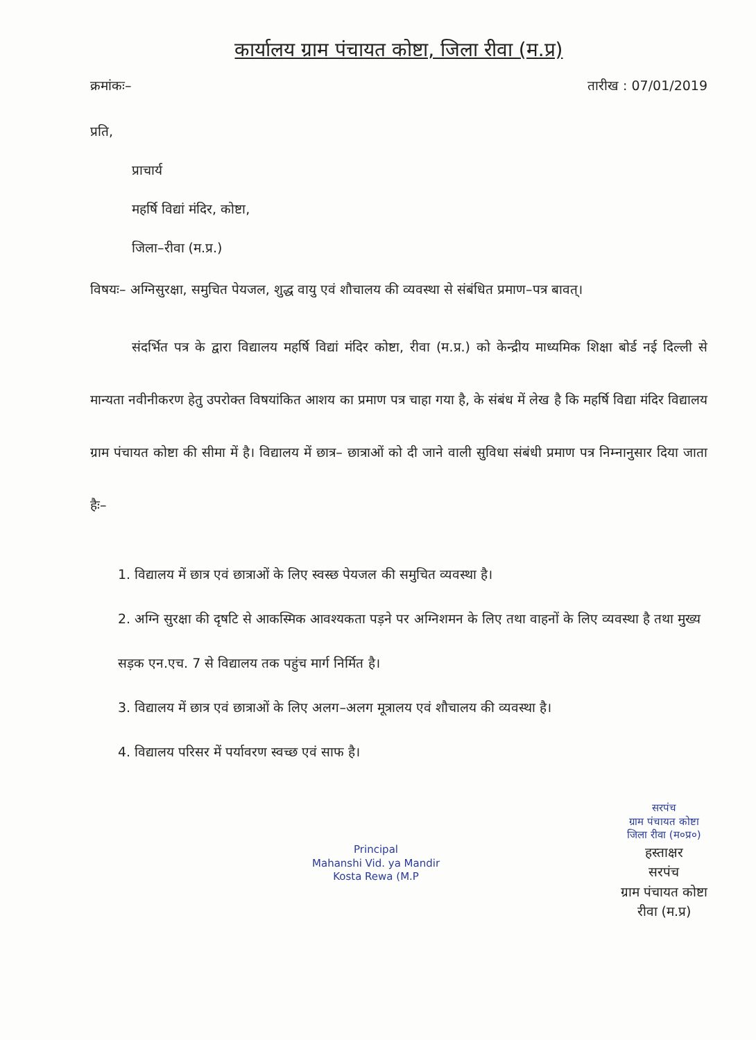कार्यालय ग्राम पंचायत कोष्टा, जिला रीवा (म.प्र)
क्रमांकः– तारीख : 07/01/2019
प्रति,
प्राचार्य
महर्षि विद्यां मंदिर, कोष्टा,
जिला–रीवा (म.प्र.)
विषयः– अग्निसुरक्षा, समुचित पेयजल, शुद्ध वायु एवं शौचालय की व्यवस्था से संबंधित प्रमाण–पत्र बावत्।
संदर्भित पत्र के द्वारा विद्यालय महर्षि विद्यां मंदिर कोष्टा, रीवा (म.प्र.) को केन्द्रीय माध्यमिक शिक्षा बोर्ड नई दिल्ली से मान्यता नवीनीकरण हेतु उपरोक्त विषयांकित आशय का प्रमाण पत्र चाहा गया है, के संबंध में लेख है कि महर्षि विद्या मंदिर विद्यालय ग्राम पंचायत कोष्टा की सीमा में है। विद्यालय में छात्र– छात्राओं को दी जाने वाली सुविधा संबंधी प्रमाण पत्र निम्नानुसार दिया जाता हैः–
1. विद्यालय में छात्र एवं छात्राओं के लिए स्वस्छ पेयजल की समुचित व्यवस्था है।
2. अग्नि सुरक्षा की दृषटि से आकस्मिक आवश्यकता पड़ने पर अग्निशमन के लिए तथा वाहनों के लिए व्यवस्था है तथा मुख्य सड़क एन.एच. 7 से विद्यालय तक पहुंच मार्ग निर्मित है।
3. विद्यालय में छात्र एवं छात्राओं के लिए अलग–अलग मूत्रालय एवं शौचालय की व्यवस्था है।
4. विद्यालय परिसर में पर्यावरण स्वच्छ एवं साफ है।
Principal
Mahanshi Vid. ya Mandir
Kosta Rewa (M.P
सरपंच
ग्राम पंचायत कोष्टा
जिला रीवा (म०प्र०)
हस्ताक्षर
सरपंच
ग्राम पंचायत कोष्टा
रीवा (म.प्र)